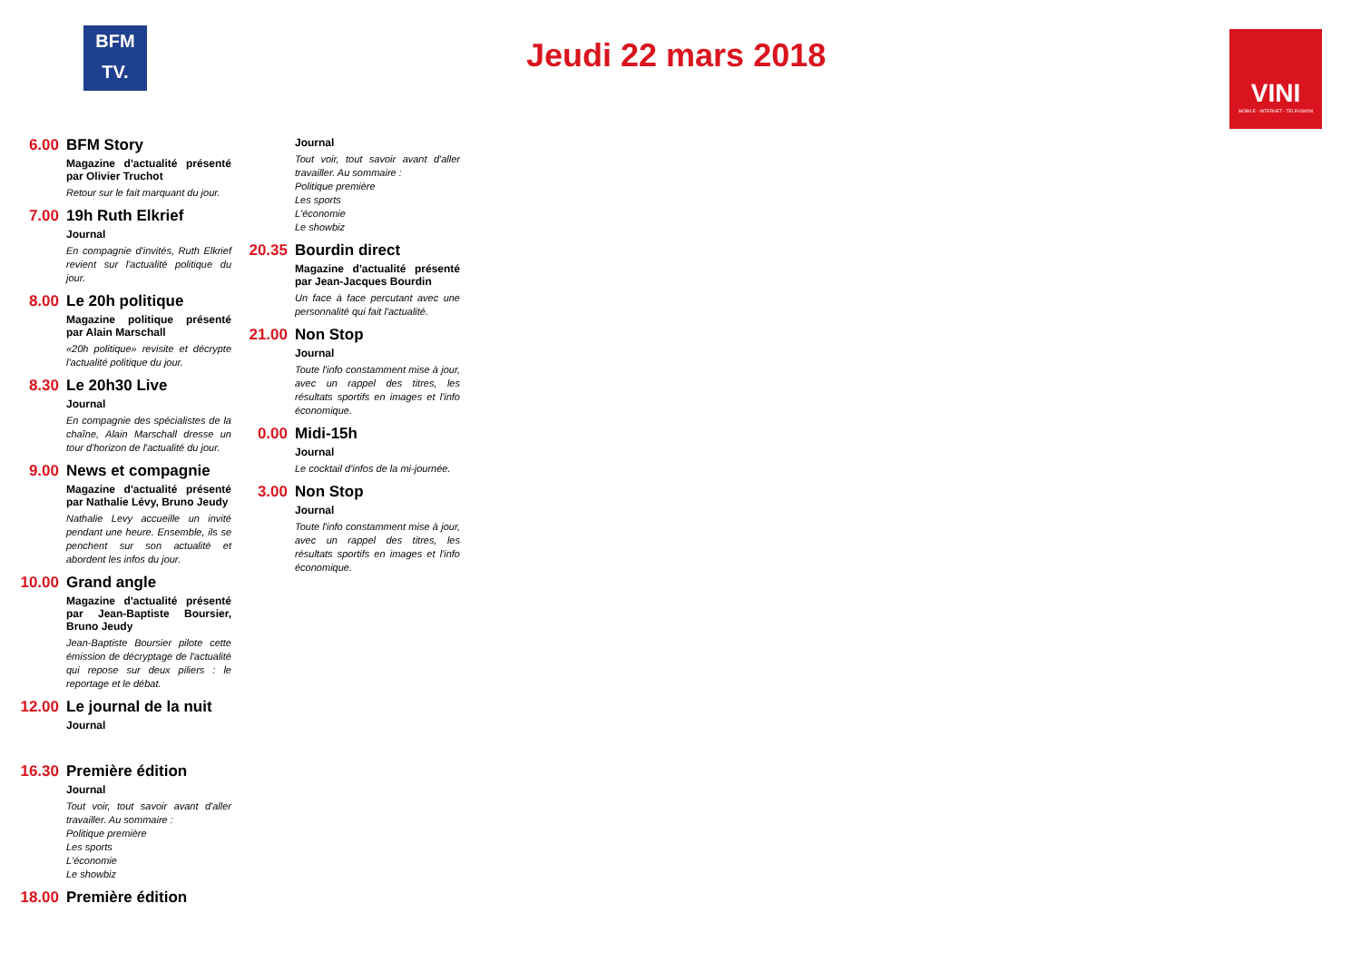BFM
TV.
Jeudi 22 mars 2018
VINI
MOBILE - INTERNET - TELEVISION
6.00 BFM Story
Magazine d'actualité présenté par Olivier Truchot
Retour sur le fait marquant du jour.
7.00 19h Ruth Elkrief
Journal
En compagnie d'invités, Ruth Elkrief revient sur l'actualité politique du jour.
8.00 Le 20h politique
Magazine politique présenté par Alain Marschall
«20h politique» revisite et décrypte l'actualité politique du jour.
8.30 Le 20h30 Live
Journal
En compagnie des spécialistes de la chaîne, Alain Marschall dresse un tour d'horizon de l'actualité du jour.
9.00 News et compagnie
Magazine d'actualité présenté par Nathalie Lévy, Bruno Jeudy
Nathalie Levy accueille un invité pendant une heure. Ensemble, ils se penchent sur son actualité et abordent les infos du jour.
10.00
Grand angle
Magazine d'actualité présenté par Jean-Baptiste Boursier, Bruno Jeudy
Jean-Baptiste Boursier pilote cette émission de décryptage de l'actualité qui repose sur deux piliers : le reportage et le débat.
12.00
Le journal de la nuit
Journal
16.30
Première édition
Journal
Tout voir, tout savoir avant d'aller travailler. Au sommaire :
Politique première
Les sports
L'économie
Le showbiz
18.00
Première édition
Journal
Tout voir, tout savoir avant d'aller travailler. Au sommaire :
Politique première
Les sports
L'économie
Le showbiz
20.35
Bourdin direct
Magazine d'actualité présenté par Jean-Jacques Bourdin
Un face à face percutant avec une personnalité qui fait l'actualité.
21.00
Non Stop
Journal
Toute l'info constamment mise à jour, avec un rappel des titres, les résultats sportifs en images et l'info économique.
0.00 Midi-15h
Journal
Le cocktail d'infos de la mi-journée.
3.00 Non Stop
Journal
Toute l'info constamment mise à jour, avec un rappel des titres, les résultats sportifs en images et l'info économique.